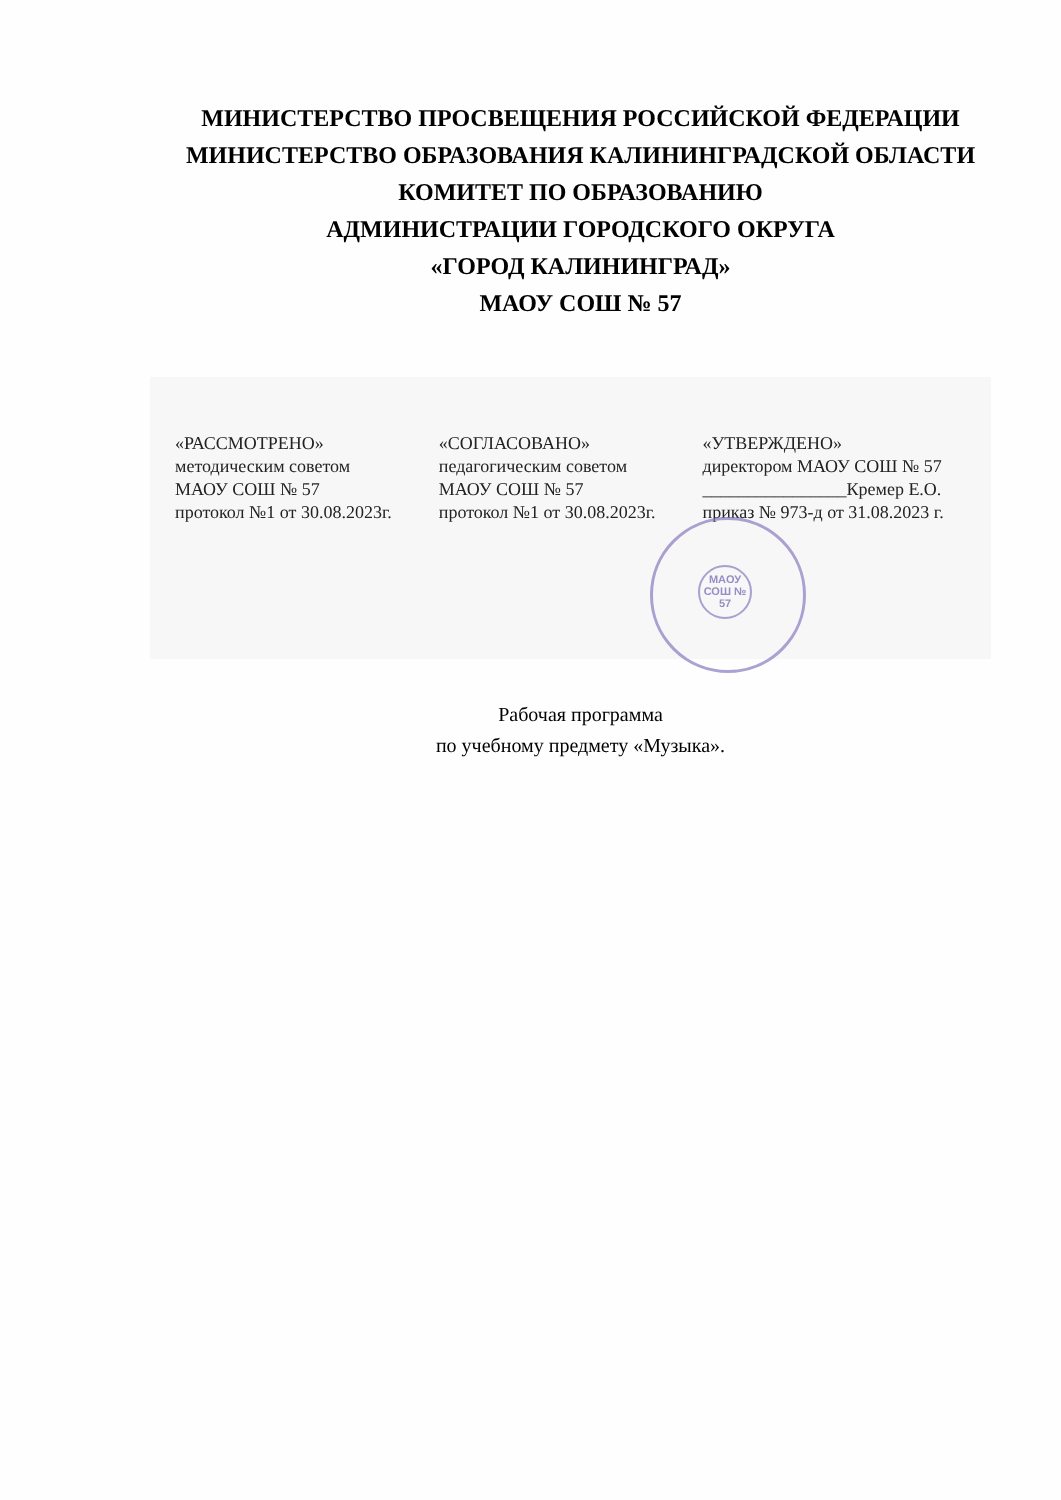МИНИСТЕРСТВО ПРОСВЕЩЕНИЯ РОССИЙСКОЙ ФЕДЕРАЦИИ
МИНИСТЕРСТВО ОБРАЗОВАНИЯ КАЛИНИНГРАДСКОЙ ОБЛАСТИ
КОМИТЕТ ПО ОБРАЗОВАНИЮ
АДМИНИСТРАЦИИ ГОРОДСКОГО ОКРУГА
«ГОРОД КАЛИНИНГРАД»
МАОУ СОШ № 57
«РАССМОТРЕНО»
методическим советом
МАОУ СОШ № 57
протокол №1 от 30.08.2023г.
«СОГЛАСОВАНО»
педагогическим советом
МАОУ СОШ № 57
протокол №1 от 30.08.2023г.
«УТВЕРЖДЕНО»
директором МАОУ СОШ № 57
________________Кремер Е.О.
приказ № 973-д от 31.08.2023 г.
МАОУ СОШ № 57
Рабочая программа
по учебному предмету «Музыка».